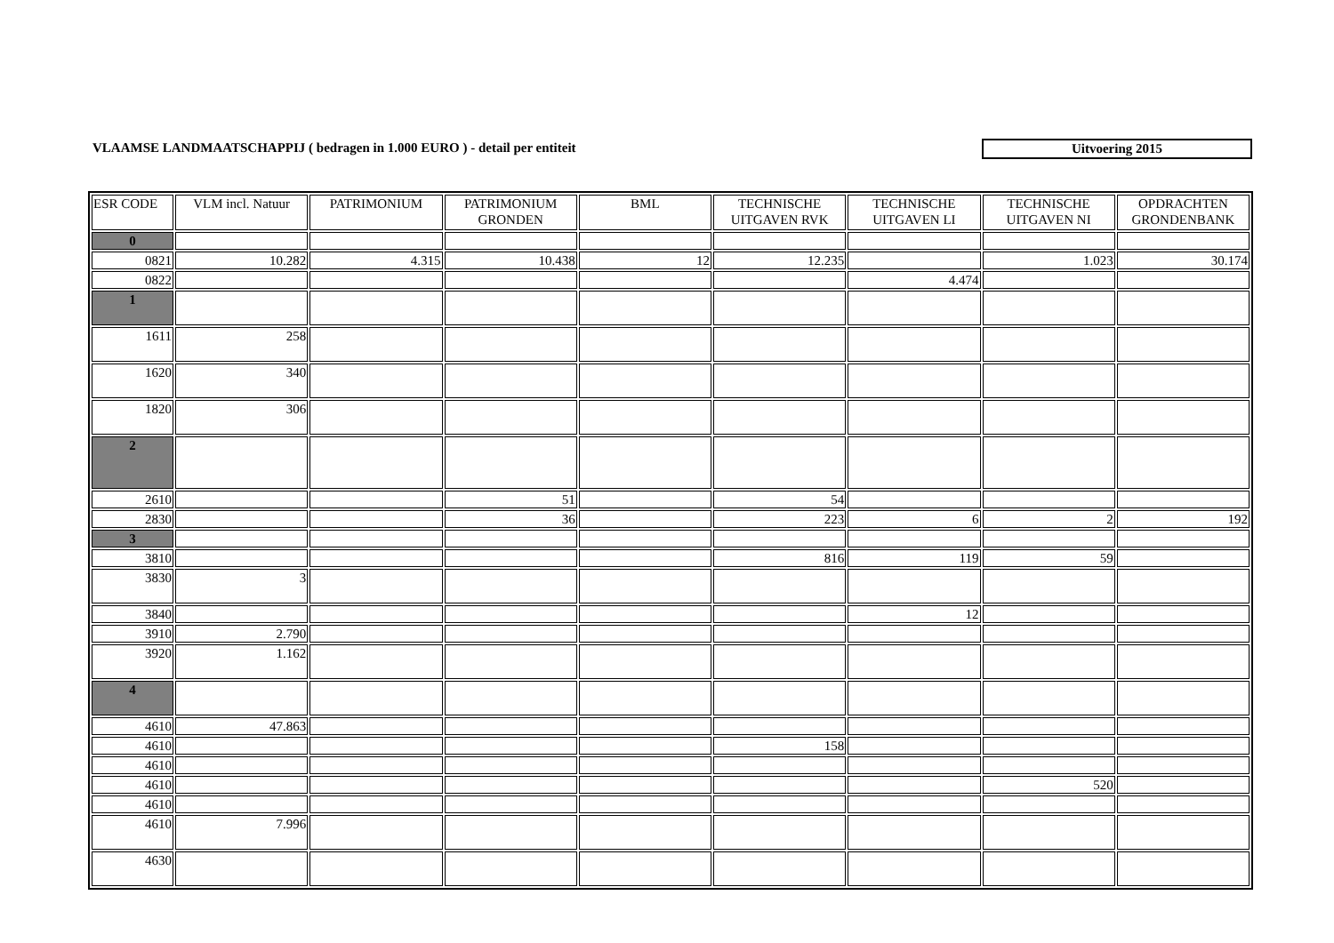VLAAMSE LANDMAATSCHAPPIJ ( bedragen in 1.000 EURO ) - detail per entiteit
Uitvoering 2015
| ESR CODE | VLM incl. Natuur | PATRIMONIUM | PATRIMONIUM GRONDEN | BML | TECHNISCHE UITGAVEN RVK | TECHNISCHE UITGAVEN LI | TECHNISCHE UITGAVEN NI | OPDRACHTEN GRONDENBANK |
| --- | --- | --- | --- | --- | --- | --- | --- | --- |
| 0 | | | | | | | | |
| 0821 | 10.282 | 4.315 | 10.438 | 12 | 12.235 | | 1.023 | 30.174 |
| 0822 | | | | | | 4.474 | | |
| 1 | | | | | | | | |
| 1611 | 258 | | | | | | | |
| 1620 | 340 | | | | | | | |
| 1820 | 306 | | | | | | | |
| 2 | | | | | | | | |
| 2610 | | | 51 | | 54 | | | |
| 2830 | | | 36 | | 223 | 6 | 2 | 192 |
| 3 | | | | | | | | |
| 3810 | | | | | 816 | 119 | 59 | |
| 3830 | 3 | | | | | | | |
| 3840 | | | | | | 12 | | |
| 3910 | 2.790 | | | | | | | |
| 3920 | 1.162 | | | | | | | |
| 4 | | | | | | | | |
| 4610 | 47.863 | | | | | | | |
| 4610 | | | | | 158 | | | |
| 4610 | | | | | | | | |
| 4610 | | | | | | | 520 | |
| 4610 | | | | | | | | |
| 4610 | 7.996 | | | | | | | |
| 4630 | | | | | | | | |